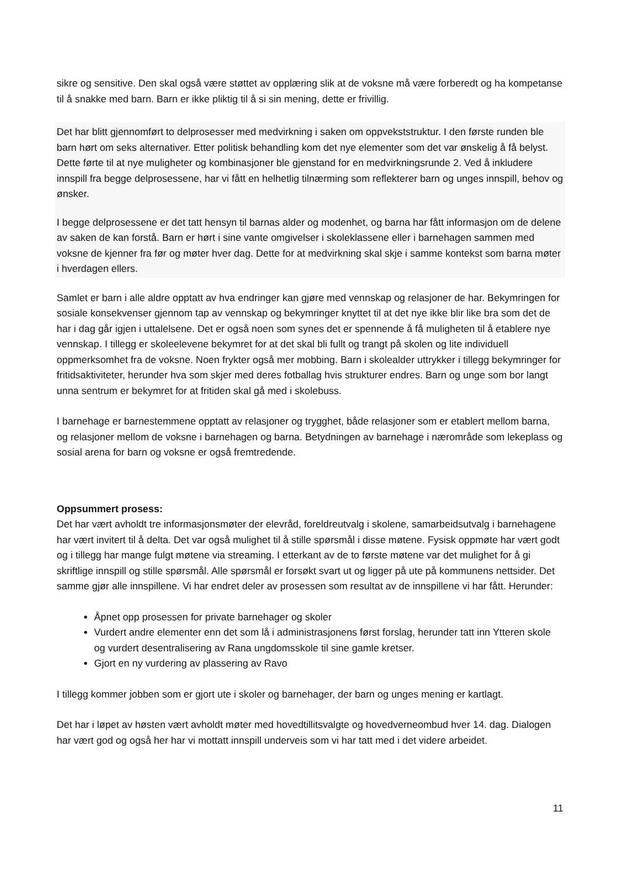sikre og sensitive. Den skal også være støttet av opplæring slik at de voksne må være forberedt og ha kompetanse til å snakke med barn. Barn er ikke pliktig til å si sin mening, dette er frivillig.
Det har blitt gjennomført to delprosesser med medvirkning i saken om oppvekststruktur. I den første runden ble barn hørt om seks alternativer. Etter politisk behandling kom det nye elementer som det var ønskelig å få belyst. Dette førte til at nye muligheter og kombinasjoner ble gjenstand for en medvirkningsrunde 2. Ved å inkludere innspill fra begge delprosessene, har vi fått en helhetlig tilnærming som reflekterer barn og unges innspill, behov og ønsker.
I begge delprosessene er det tatt hensyn til barnas alder og modenhet, og barna har fått informasjon om de delene av saken de kan forstå. Barn er hørt i sine vante omgivelser i skoleklassene eller i barnehagen sammen med voksne de kjenner fra før og møter hver dag. Dette for at medvirkning skal skje i samme kontekst som barna møter i hverdagen ellers.
Samlet er barn i alle aldre opptatt av hva endringer kan gjøre med vennskap og relasjoner de har. Bekymringen for sosiale konsekvenser gjennom tap av vennskap og bekymringer knyttet til at det nye ikke blir like bra som det de har i dag går igjen i uttalelsene. Det er også noen som synes det er spennende å få muligheten til å etablere nye vennskap. I tillegg er skoleelevene bekymret for at det skal bli fullt og trangt på skolen og lite individuell oppmerksomhet fra de voksne. Noen frykter også mer mobbing. Barn i skolealder uttrykker i tillegg bekymringer for fritidsaktiviteter, herunder hva som skjer med deres fotballag hvis strukturer endres. Barn og unge som bor langt unna sentrum er bekymret for at fritiden skal gå med i skolebuss.
I barnehage er barnestemmene opptatt av relasjoner og trygghet, både relasjoner som er etablert mellom barna, og relasjoner mellom de voksne i barnehagen og barna. Betydningen av barnehage i nærområde som lekeplass og sosial arena for barn og voksne er også fremtredende.
Oppsummert prosess:
Det har vært avholdt tre informasjonsmøter der elevråd, foreldreutvalg i skolene, samarbeidsutvalg i barnehagene har vært invitert til å delta. Det var også mulighet til å stille spørsmål i disse møtene. Fysisk oppmøte har vært godt og i tillegg har mange fulgt møtene via streaming. I etterkant av de to første møtene var det mulighet for å gi skriftlige innspill og stille spørsmål. Alle spørsmål er forsøkt svart ut og ligger på ute på kommunens nettsider. Det samme gjør alle innspillene. Vi har endret deler av prosessen som resultat av de innspillene vi har fått. Herunder:
Åpnet opp prosessen for private barnehager og skoler
Vurdert andre elementer enn det som lå i administrasjonens først forslag, herunder tatt inn Ytteren skole og vurdert desentralisering av Rana ungdomsskole til sine gamle kretser.
Gjort en ny vurdering av plassering av Ravo
I tillegg kommer jobben som er gjort ute i skoler og barnehager, der barn og unges mening er kartlagt.
Det har i løpet av høsten vært avholdt møter med hovedtillitsvalgte og hovedverneombud hver 14. dag. Dialogen har vært god og også her har vi mottatt innspill underveis som vi har tatt med i det videre arbeidet.
11